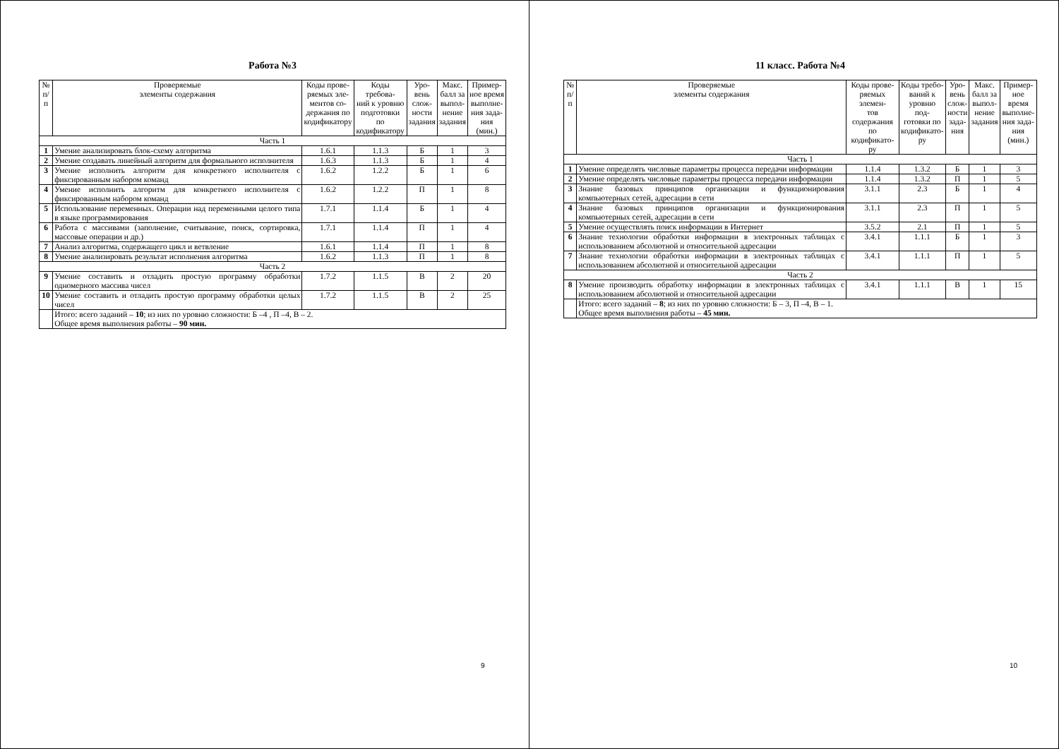Работа №3
| № п/п | Проверяемые элементы содержания | Коды прове- ряемых эле- ментов со- держания по кодификатору | Коды требова- ний к уровню подготовки по кодификатору | Уро- вень слож- ности задания | Макс. балл за выпол- нение задания | Пример- ное время выполне- ния зада- ния (мин.) |
| --- | --- | --- | --- | --- | --- | --- |
| Часть 1 | | | | | | |
| 1 | Умение анализировать блок-схему алгоритма | 1.6.1 | 1.1.3 | Б | 1 | 3 |
| 2 | Умение создавать линейный алгоритм для формального исполнителя | 1.6.3 | 1.1.3 | Б | 1 | 4 |
| 3 | Умение исполнить алгоритм для конкретного исполнителя с фиксированным набором команд | 1.6.2 | 1.2.2 | Б | 1 | 6 |
| 4 | Умение исполнить алгоритм для конкретного исполнителя с фиксированным набором команд | 1.6.2 | 1.2.2 | П | 1 | 8 |
| 5 | Использование переменных. Операции над переменными целого типа в языке программирования | 1.7.1 | 1.1.4 | Б | 1 | 4 |
| 6 | Работа с массивами (заполнение, считывание, поиск, сортировка, массовые операции и др.) | 1.7.1 | 1.1.4 | П | 1 | 4 |
| 7 | Анализ алгоритма, содержащего цикл и ветвление | 1.6.1 | 1.1.4 | П | 1 | 8 |
| 8 | Умение анализировать результат исполнения алгоритма | 1.6.2 | 1.1.3 | П | 1 | 8 |
| Часть 2 | | | | | | |
| 9 | Умение составить и отладить простую программу обработки одномерного массива чисел | 1.7.2 | 1.1.5 | В | 2 | 20 |
| 10 | Умение составить и отладить простую программу обработки целых чисел | 1.7.2 | 1.1.5 | В | 2 | 25 |
| | Итого: всего заданий – 10 ; из них по уровню сложности: Б –4 , П –4, В – 2. Общее время выполнения работы – 90 мин. | | | | | |
9
11 класс. Работа №4
| № п/п | Проверяемые элементы содержания | Коды прове- ряемых элемен- тов содержания по кодификато- ру | Коды требо- ваний к уровню под- готовки по кодификато- ру | Уро- вень слож- ности зада- ния | Макс. балл за выпол- нение задания | Пример- ное время выполне- ния зада- ния (мин.) |
| --- | --- | --- | --- | --- | --- | --- |
| Часть 1 | | | | | | |
| 1 | Умение определять числовые параметры процесса передачи информации | 1.1.4 | 1.3.2 | Б | 1 | 3 |
| 2 | Умение определять числовые параметры процесса передачи информации | 1.1.4 | 1.3.2 | П | 1 | 5 |
| 3 | Знание базовых принципов организации и функционирования компьютерных сетей, адресации в сети | 3.1.1 | 2.3 | Б | 1 | 4 |
| 4 | Знание базовых принципов организации и функционирования компьютерных сетей, адресации в сети | 3.1.1 | 2.3 | П | 1 | 5 |
| 5 | Умение осуществлять поиск информации в Интернет | 3.5.2 | 2.1 | П | 1 | 5 |
| 6 | Знание технологии обработки информации в электронных таблицах с использованием абсолютной и относительной адресации | 3.4.1 | 1.1.1 | Б | 1 | 3 |
| 7 | Знание технологии обработки информации в электронных таблицах с использованием абсолютной и относительной адресации | 3.4.1 | 1.1.1 | П | 1 | 5 |
| Часть 2 | | | | | | |
| 8 | Умение производить обработку информации в электронных таблицах с использованием абсолютной и относительной адресации | 3.4.1 | 1.1.1 | В | 1 | 15 |
| | Итого: всего заданий – 8 ; из них по уровню сложности: Б – 3, П –4, В – 1. Общее время выполнения работы – 45 мин. | | | | | |
10